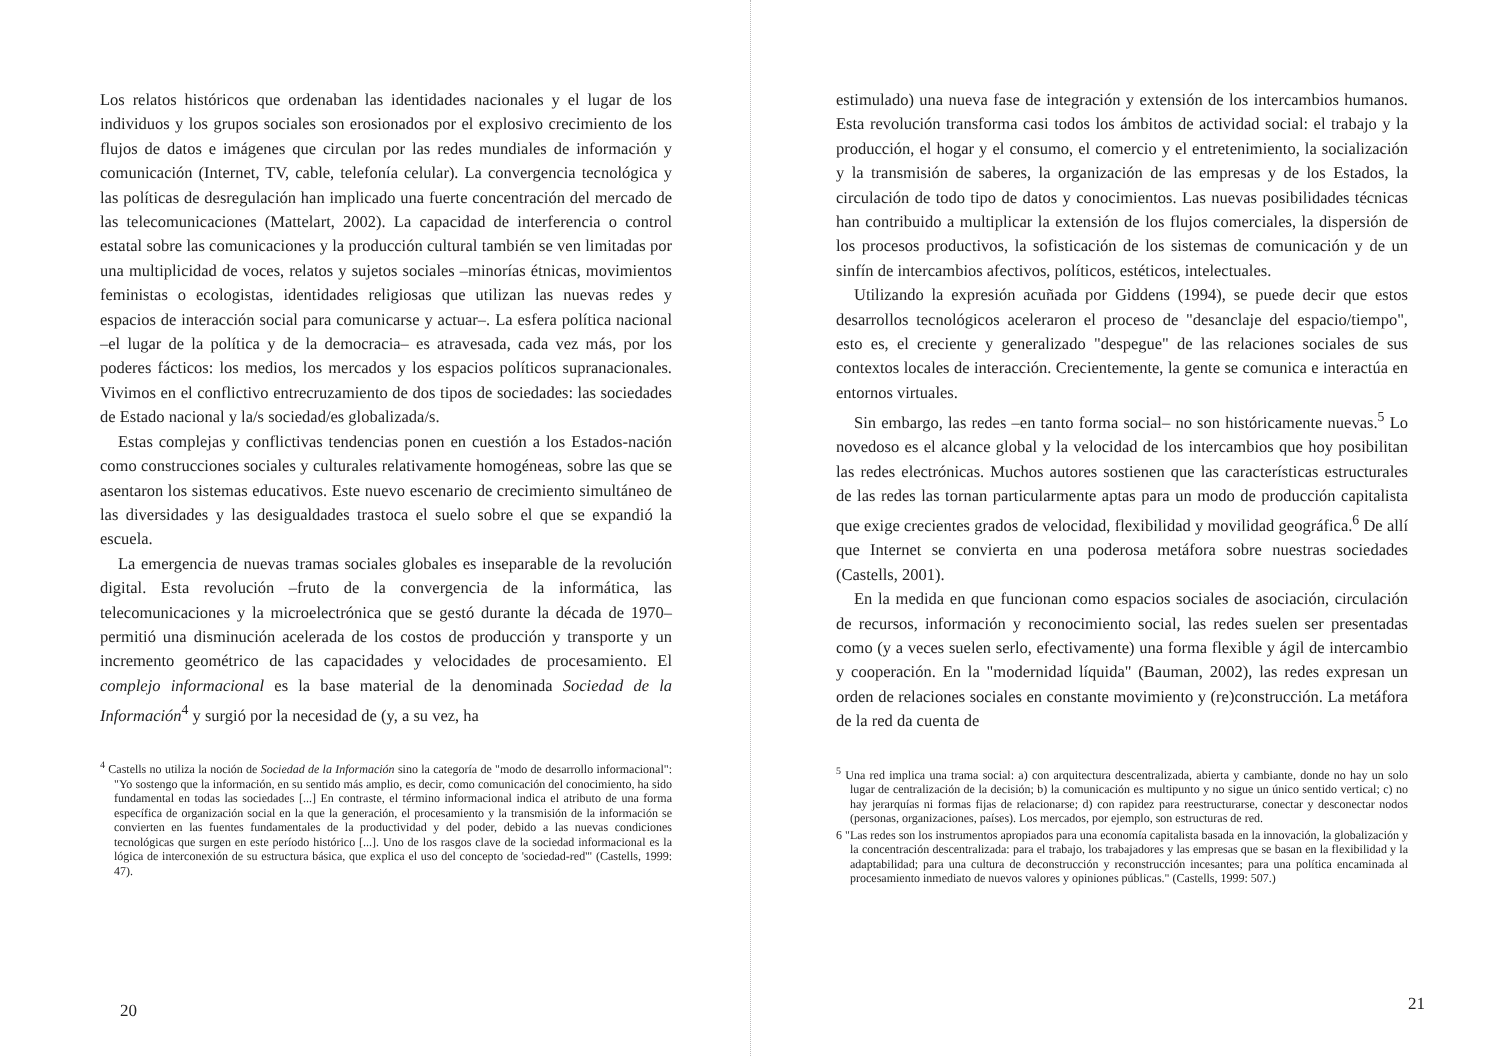Los relatos históricos que ordenaban las identidades nacionales y el lugar de los individuos y los grupos sociales son erosionados por el explosivo crecimiento de los flujos de datos e imágenes que circulan por las redes mundiales de información y comunicación (Internet, TV, cable, telefonía celular). La convergencia tecnológica y las políticas de desregulación han implicado una fuerte concentración del mercado de las telecomunicaciones (Mattelart, 2002). La capacidad de interferencia o control estatal sobre las comunicaciones y la producción cultural también se ven limitadas por una multiplicidad de voces, relatos y sujetos sociales –minorías étnicas, movimientos feministas o ecologistas, identidades religiosas que utilizan las nuevas redes y espacios de interacción social para comunicarse y actuar–. La esfera política nacional –el lugar de la política y de la democracia– es atravesada, cada vez más, por los poderes fácticos: los medios, los mercados y los espacios políticos supranacionales. Vivimos en el conflictivo entrecruzamiento de dos tipos de sociedades: las sociedades de Estado nacional y la/s sociedad/es globalizada/s.
Estas complejas y conflictivas tendencias ponen en cuestión a los Estados-nación como construcciones sociales y culturales relativamente homogéneas, sobre las que se asentaron los sistemas educativos. Este nuevo escenario de crecimiento simultáneo de las diversidades y las desigualdades trastoca el suelo sobre el que se expandió la escuela.
La emergencia de nuevas tramas sociales globales es inseparable de la revolución digital. Esta revolución –fruto de la convergencia de la informática, las telecomunicaciones y la microelectrónica que se gestó durante la década de 1970– permitió una disminución acelerada de los costos de producción y transporte y un incremento geométrico de las capacidades y velocidades de procesamiento. El complejo informacional es la base material de la denominada Sociedad de la Información<sup>4</sup> y surgió por la necesidad de (y, a su vez, ha
<sup>4</sup> Castells no utiliza la noción de Sociedad de la Información sino la categoría de "modo de desarrollo informacional": "Yo sostengo que la información, en su sentido más amplio, es decir, como comunicación del conocimiento, ha sido fundamental en todas las sociedades [...] En contraste, el término informacional indica el atributo de una forma específica de organización social en la que la generación, el procesamiento y la transmisión de la información se convierten en las fuentes fundamentales de la productividad y del poder, debido a las nuevas condiciones tecnológicas que surgen en este período histórico [...]. Uno de los rasgos clave de la sociedad informacional es la lógica de interconexión de su estructura básica, que explica el uso del concepto de 'sociedad-red'" (Castells, 1999: 47).
20
estimulado) una nueva fase de integración y extensión de los intercambios humanos. Esta revolución transforma casi todos los ámbitos de actividad social: el trabajo y la producción, el hogar y el consumo, el comercio y el entretenimiento, la socialización y la transmisión de saberes, la organización de las empresas y de los Estados, la circulación de todo tipo de datos y conocimientos. Las nuevas posibilidades técnicas han contribuido a multiplicar la extensión de los flujos comerciales, la dispersión de los procesos productivos, la sofisticación de los sistemas de comunicación y de un sinfín de intercambios afectivos, políticos, estéticos, intelectuales.
Utilizando la expresión acuñada por Giddens (1994), se puede decir que estos desarrollos tecnológicos aceleraron el proceso de "desanclaje del espacio/tiempo", esto es, el creciente y generalizado "despegue" de las relaciones sociales de sus contextos locales de interacción. Crecientemente, la gente se comunica e interactúa en entornos virtuales.
Sin embargo, las redes –en tanto forma social– no son históricamente nuevas.<sup>5</sup> Lo novedoso es el alcance global y la velocidad de los intercambios que hoy posibilitan las redes electrónicas. Muchos autores sostienen que las características estructurales de las redes las tornan particularmente aptas para un modo de producción capitalista que exige crecientes grados de velocidad, flexibilidad y movilidad geográfica.<sup>6</sup> De allí que Internet se convierta en una poderosa metáfora sobre nuestras sociedades (Castells, 2001).
En la medida en que funcionan como espacios sociales de asociación, circulación de recursos, información y reconocimiento social, las redes suelen ser presentadas como (y a veces suelen serlo, efectivamente) una forma flexible y ágil de intercambio y cooperación. En la "modernidad líquida" (Bauman, 2002), las redes expresan un orden de relaciones sociales en constante movimiento y (re)construcción. La metáfora de la red da cuenta de
<sup>5</sup> Una red implica una trama social: a) con arquitectura descentralizada, abierta y cambiante, donde no hay un solo lugar de centralización de la decisión; b) la comunicación es multipunto y no sigue un único sentido vertical; c) no hay jerarquías ni formas fijas de relacionarse; d) con rapidez para reestructurarse, conectar y desconectar nodos (personas, organizaciones, países). Los mercados, por ejemplo, son estructuras de red.
6 "Las redes son los instrumentos apropiados para una economía capitalista basada en la innovación, la globalización y la concentración descentralizada: para el trabajo, los trabajadores y las empresas que se basan en la flexibilidad y la adaptabilidad; para una cultura de deconstrucción y reconstrucción incesantes; para una política encaminada al procesamiento inmediato de nuevos valores y opiniones públicas." (Castells, 1999: 507.)
21